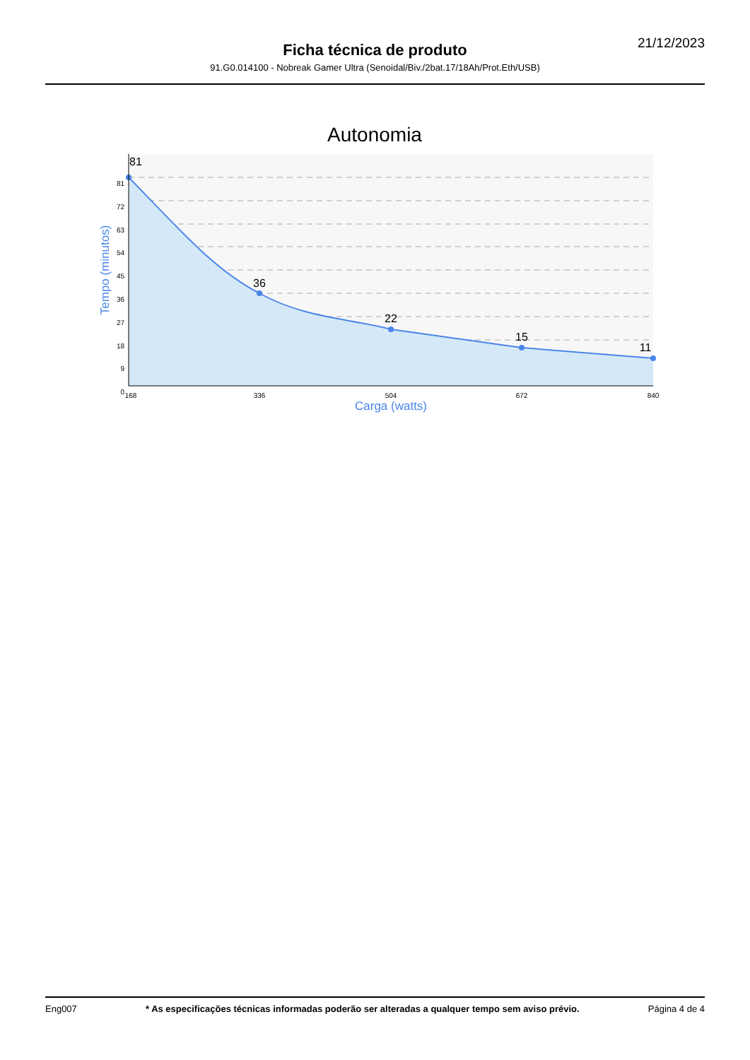21/12/2023
Ficha técnica de produto
91.G0.014100 - Nobreak Gamer Ultra (Senoidal/Biv./2bat.17/18Ah/Prot.Eth/USB)
Autonomia
81
36
22
15
11
81
72
63
54
45
36
27
18
9
0
168
336
504
672
840
Carga (watts)
Tempo (minutos)
Eng007 * As especificações técnicas informadas poderão ser alteradas a qualquer tempo sem aviso prévio. Página 4 de 4